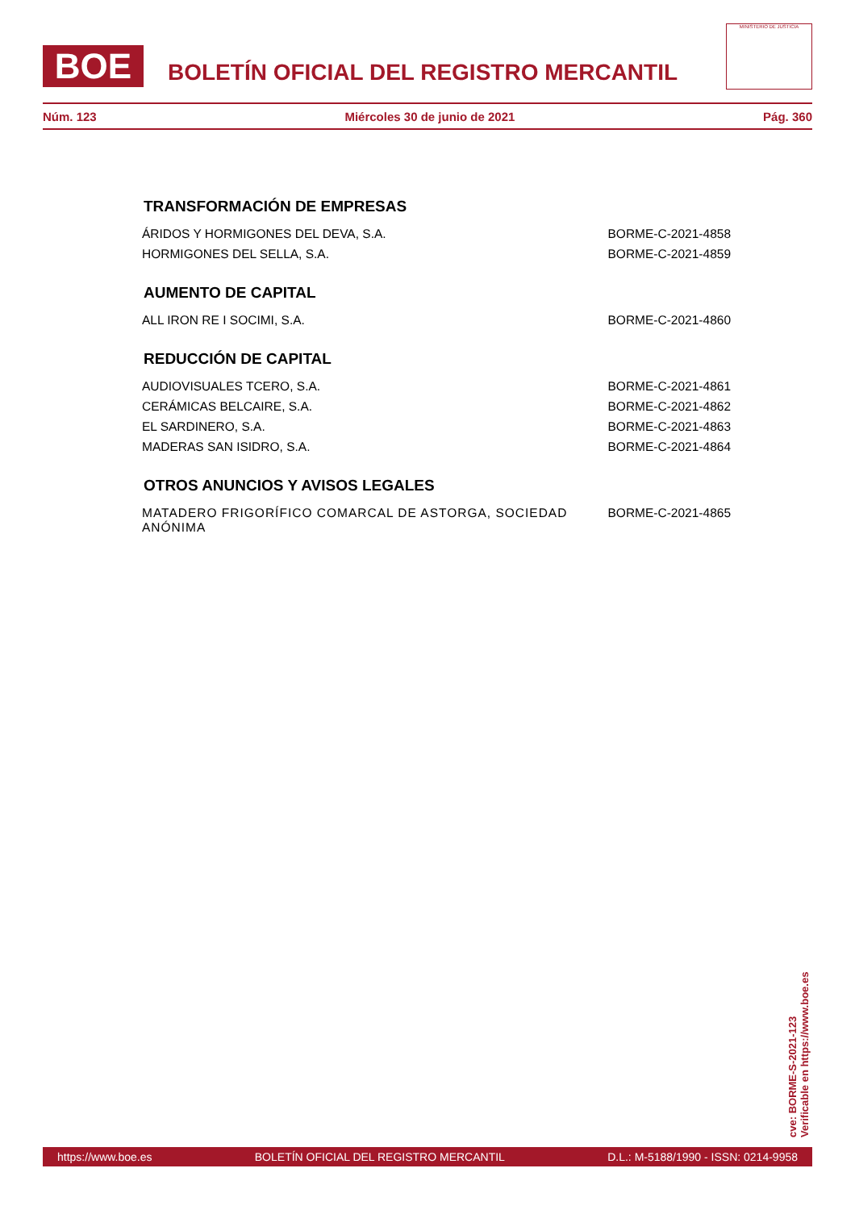BOE
BOLETÍN OFICIAL DEL REGISTRO MERCANTIL
MINISTERIO DE JUSTICIA
Núm. 123 Miércoles 30 de junio de 2021 Pág. 360
TRANSFORMACIÓN DE EMPRESAS
ÁRIDOS Y HORMIGONES DEL DEVA, S.A. BORME-C-2021-4858
HORMIGONES DEL SELLA, S.A. BORME-C-2021-4859
AUMENTO DE CAPITAL
ALL IRON RE I SOCIMI, S.A. BORME-C-2021-4860
REDUCCIÓN DE CAPITAL
AUDIOVISUALES TCERO, S.A. BORME-C-2021-4861
CERÁMICAS BELCAIRE, S.A. BORME-C-2021-4862
EL SARDINERO, S.A. BORME-C-2021-4863
MADERAS SAN ISIDRO, S.A. BORME-C-2021-4864
OTROS ANUNCIOS Y AVISOS LEGALES
MATADERO FRIGORÍFICO COMARCAL DE ASTORGA, SOCIEDAD ANÓNIMA BORME-C-2021-4865
cve: BORME-S-2021-123
Verificable en https://www.boe.es
https://www.boe.es BOLETÍN OFICIAL DEL REGISTRO MERCANTIL D.L.: M-5188/1990 - ISSN: 0214-9958